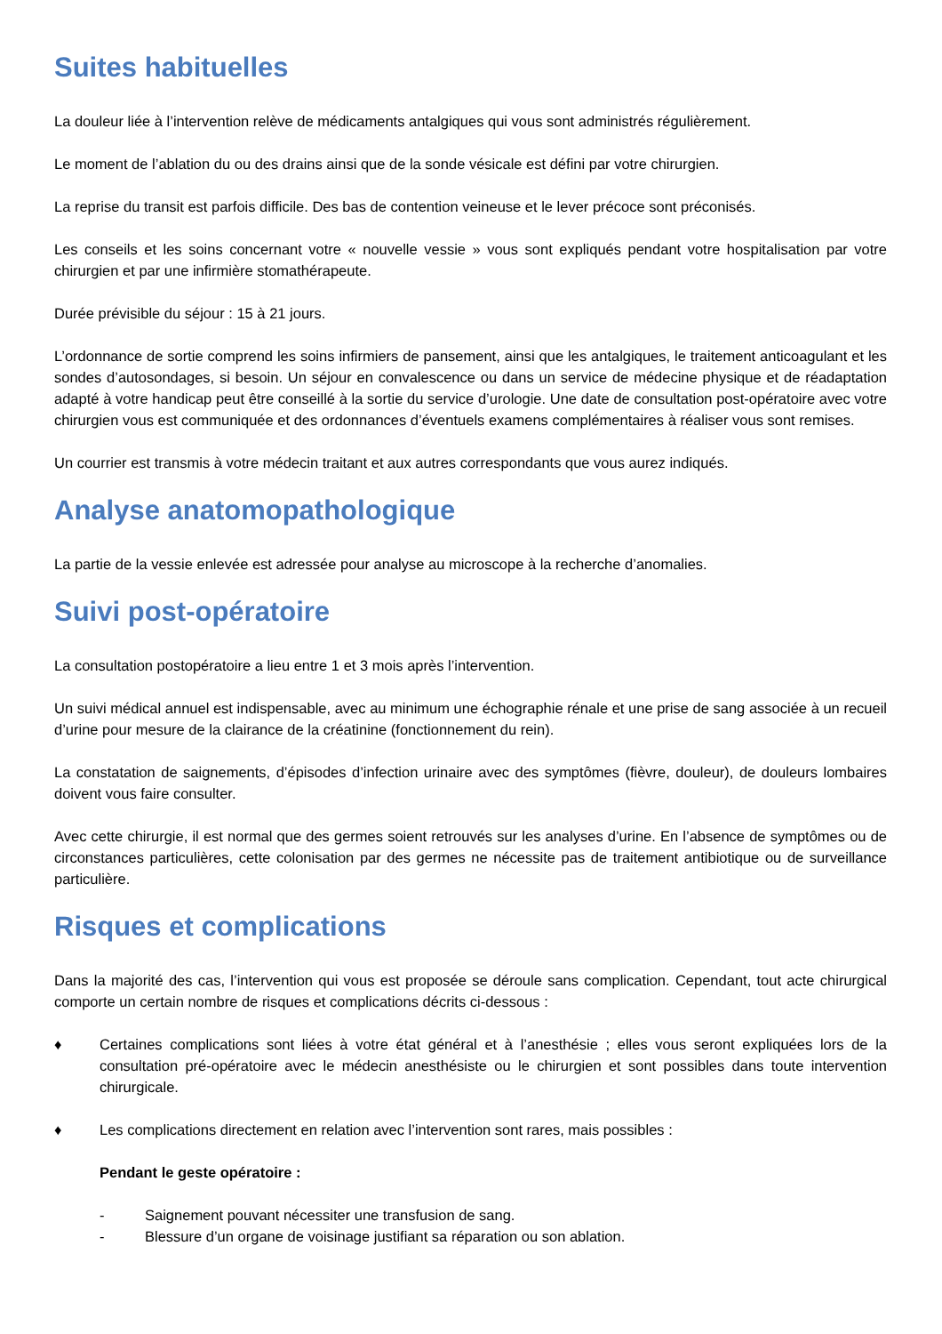Suites habituelles
La douleur liée à l’intervention relève de médicaments antalgiques qui vous sont administrés régulièrement.
Le moment de l’ablation du ou des drains ainsi que de la sonde vésicale est défini par votre chirurgien.
La reprise du transit est parfois difficile. Des bas de contention veineuse et le lever précoce sont préconisés.
Les conseils et les soins concernant votre « nouvelle vessie » vous sont expliqués pendant votre hospitalisation par votre chirurgien et par une infirmière stomathérapeute.
Durée prévisible du séjour : 15 à 21 jours.
L’ordonnance de sortie comprend les soins infirmiers de pansement, ainsi que les antalgiques, le traitement anticoagulant et les sondes d’autosondages, si besoin. Un séjour en convalescence ou dans un service de médecine physique et de réadaptation adapté à votre handicap peut être conseillé à la sortie du service d’urologie. Une date de consultation post-opératoire avec votre chirurgien vous est communiquée et des ordonnances d’éventuels examens complémentaires à réaliser vous sont remises.
Un courrier est transmis à votre médecin traitant et aux autres correspondants que vous aurez indiqués.
Analyse anatomopathologique
La partie de la vessie enlevée est adressée pour analyse au microscope à la recherche d’anomalies.
Suivi post-opératoire
La consultation postopératoire a lieu entre 1 et 3 mois après l’intervention.
Un suivi médical annuel est indispensable, avec au minimum une échographie rénale et une prise de sang associée à un recueil d’urine pour mesure de la clairance de la créatinine (fonctionnement du rein).
La constatation de saignements, d’épisodes d’infection urinaire avec des symptômes (fièvre, douleur), de douleurs lombaires doivent vous faire consulter.
Avec cette chirurgie, il est normal que des germes soient retrouvés sur les analyses d’urine. En l’absence de symptômes ou de circonstances particulières, cette colonisation par des germes ne nécessite pas de traitement antibiotique ou de surveillance particulière.
Risques et complications
Dans la majorité des cas, l’intervention qui vous est proposée se déroule sans complication. Cependant, tout acte chirurgical comporte un certain nombre de risques et complications décrits ci-dessous :
♦ Certaines complications sont liées à votre état général et à l’anesthésie ; elles vous seront expliquées lors de la consultation pré-opératoire avec le médecin anesthésiste ou le chirurgien et sont possibles dans toute intervention chirurgicale.
♦ Les complications directement en relation avec l’intervention sont rares, mais possibles :
Pendant le geste opératoire :
- Saignement pouvant nécessiter une transfusion de sang.
- Blessure d’un organe de voisinage justifiant sa réparation ou son ablation.